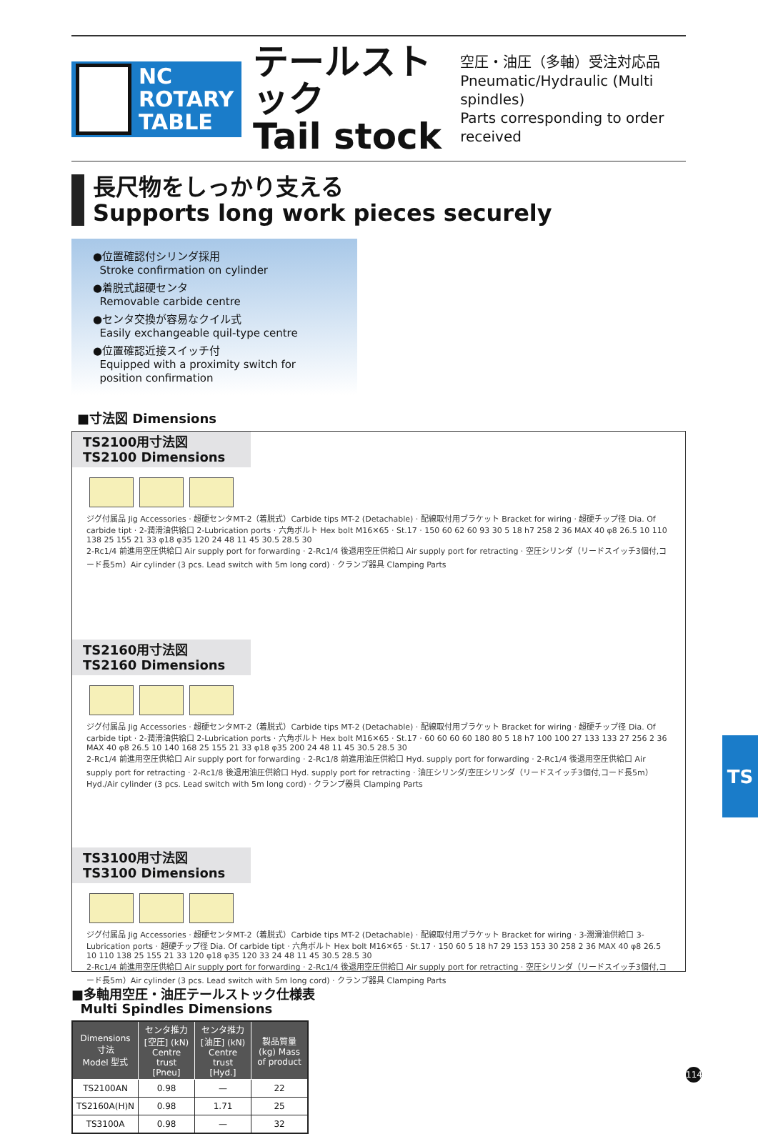NC ROTARY
TABLE
テールストック
Tail stock
空圧・油圧（多軸）受注対応品
Pneumatic/Hydraulic (Multi spindles)
Parts corresponding to order received
長尺物をしっかり支える
Supports long work pieces securely
●位置確認付シリンダ採用
Stroke confirmation on cylinder
●着脱式超硬センタ
Removable carbide centre
●センタ交換が容易なクイル式
Easily exchangeable quil-type centre
●位置確認近接スイッチ付
Equipped with a proximity switch for
position confirmation
■寸法図 Dimensions
TS2100用寸法図
TS2100 Dimensions
ジグ付属品 Jig Accessories · 超硬センタMT-2（着脱式）Carbide tips MT-2 (Detachable) · 配線取付用ブラケット Bracket for wiring · 超硬チップ径 Dia. Of carbide tipt · 2-潤滑油供給口 2-Lubrication ports · 六角ボルト Hex bolt M16✕65 · St.17 · 150 60 62 60 93 30 5 18 h7 258 2 36 MAX 40 φ8 26.5 10 110 138 25 155 21 33 φ18 φ35 120 24 48 11 45 30.5 28.5 30
2-Rc1/4 前進用空圧供給口 Air supply port for forwarding · 2-Rc1/4 後退用空圧供給口 Air supply port for retracting · 空圧シリンダ（リードスイッチ3個付,コード長5m）Air cylinder (3 pcs. Lead switch with 5m long cord) · クランプ器具 Clamping Parts
TS2160用寸法図
TS2160 Dimensions
ジグ付属品 Jig Accessories · 超硬センタMT-2（着脱式）Carbide tips MT-2 (Detachable) · 配線取付用ブラケット Bracket for wiring · 超硬チップ径 Dia. Of carbide tipt · 2-潤滑油供給口 2-Lubrication ports · 六角ボルト Hex bolt M16✕65 · St.17 · 60 60 60 60 180 80 5 18 h7 100 100 27 133 133 27 256 2 36 MAX 40 φ8 26.5 10 140 168 25 155 21 33 φ18 φ35 200 24 48 11 45 30.5 28.5 30
2-Rc1/4 前進用空圧供給口 Air supply port for forwarding · 2-Rc1/8 前進用油圧供給口 Hyd. supply port for forwarding · 2-Rc1/4 後退用空圧供給口 Air supply port for retracting · 2-Rc1/8 後退用油圧供給口 Hyd. supply port for retracting · 油圧シリンダ/空圧シリンダ（リードスイッチ3個付,コード長5m）Hyd./Air cylinder (3 pcs. Lead switch with 5m long cord) · クランプ器具 Clamping Parts
TS3100用寸法図
TS3100 Dimensions
ジグ付属品 Jig Accessories · 超硬センタMT-2（着脱式）Carbide tips MT-2 (Detachable) · 配線取付用ブラケット Bracket for wiring · 3-潤滑油供給口 3-Lubrication ports · 超硬チップ径 Dia. Of carbide tipt · 六角ボルト Hex bolt M16✕65 · St.17 · 150 60 5 18 h7 29 153 153 30 258 2 36 MAX 40 φ8 26.5 10 110 138 25 155 21 33 120 φ18 φ35 120 33 24 48 11 45 30.5 28.5 30
2-Rc1/4 前進用空圧供給口 Air supply port for forwarding · 2-Rc1/4 後退用空圧供給口 Air supply port for retracting · 空圧シリンダ（リードスイッチ3個付,コード長5m）Air cylinder (3 pcs. Lead switch with 5m long cord) · クランプ器具 Clamping Parts
■多軸用空圧・油圧テールストック仕様表
Multi Spindles Dimensions
| Dimensions 寸法 Model 型式 | センタ推力 [空圧] (kN) Centre trust [Pneu] | センタ推力 [油圧] (kN) Centre trust [Hyd.] | 製品質量 (kg) Mass of product |
| --- | --- | --- | --- |
| TS2100AN | 0.98 | — | 22 |
| TS2160A(H)N | 0.98 | 1.71 | 25 |
| TS3100A | 0.98 | — | 32 |
TS
114